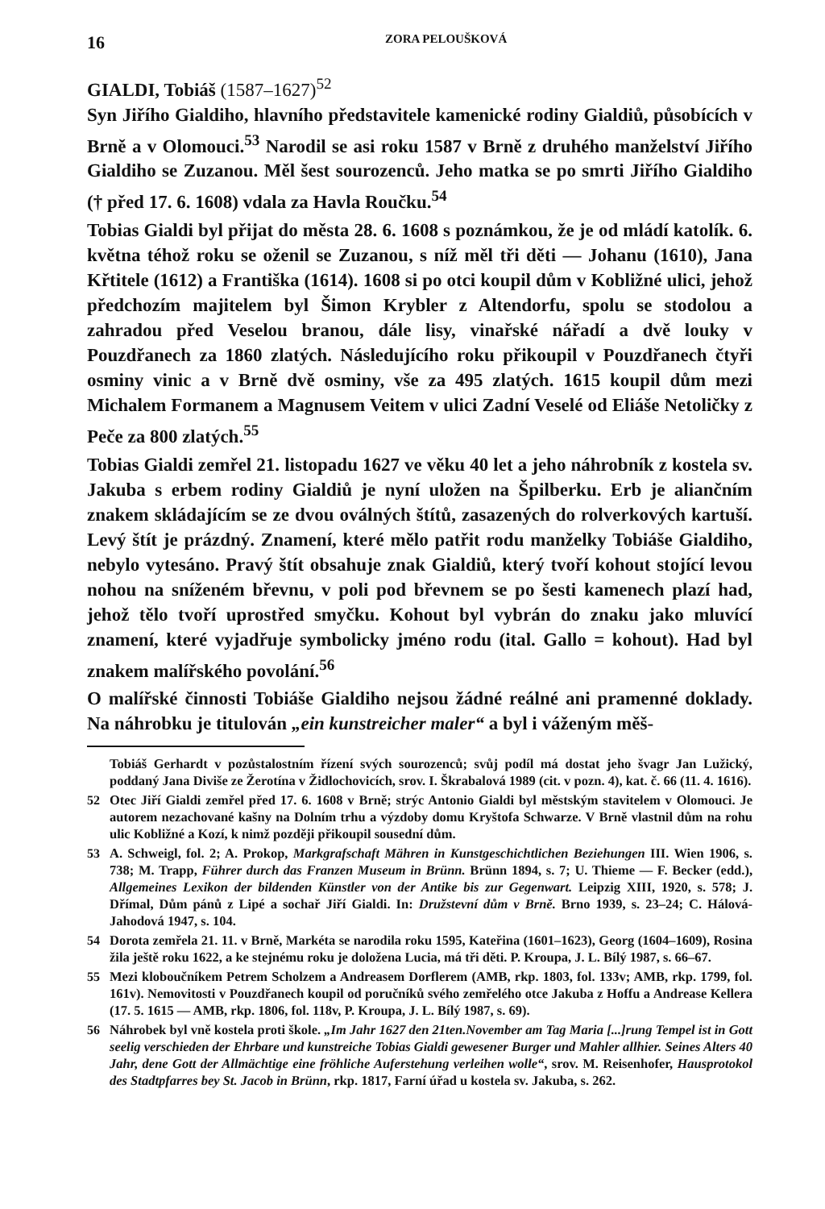16 ZORA PELOUŠKOVÁ
GIALDI, Tobiáš (1587–1627)<sup>52</sup>
Syn Jiřího Gialdiho, hlavního představitele kamenické rodiny Gialdiů, působících v Brně a v Olomouci.<sup>53</sup> Narodil se asi roku 1587 v Brně z druhého manželství Jiřího Gialdiho se Zuzanou. Měl šest sourozenců. Jeho matka se po smrti Jiřího Gialdiho († před 17. 6. 1608) vdala za Havla Roučku.<sup>54</sup>
Tobias Gialdi byl přijat do města 28. 6. 1608 s poznámkou, že je od mládí katolík. 6. května téhož roku se oženil se Zuzanou, s níž měl tři děti — Johanu (1610), Jana Křtitele (1612) a Františka (1614). 1608 si po otci koupil dům v Kobližné ulici, jehož předchozím majitelem byl Šimon Krybler z Altendorfu, spolu se stodolou a zahradou před Veselou branou, dále lisy, vinařské nářadí a dvě louky v Pouzdřanech za 1860 zlatých. Následujícího roku přikoupil v Pouzdřanech čtyři osminy vinic a v Brně dvě osminy, vše za 495 zlatých. 1615 koupil dům mezi Michalem Formanem a Magnusem Veitem v ulici Zadní Veselé od Eliáše Netoličky z Peče za 800 zlatých.<sup>55</sup>
Tobias Gialdi zemřel 21. listopadu 1627 ve věku 40 let a jeho náhrobník z kostela sv. Jakuba s erbem rodiny Gialdiů je nyní uložen na Špilberku. Erb je aliančním znakem skládajícím se ze dvou oválných štítů, zasazených do rolverkových kartuší. Levý štít je prázdný. Znamení, které mělo patřit rodu manželky Tobiáše Gialdiho, nebylo vytesáno. Pravý štít obsahuje znak Gialdiů, který tvoří kohout stojící levou nohou na sníženém břevnu, v poli pod břevnem se po šesti kamenech plazí had, jehož tělo tvoří uprostřed smyčku. Kohout byl vybrán do znaku jako mluvící znamení, které vyjadřuje symbolicky jméno rodu (ital. Gallo = kohout). Had byl znakem malířského povolání.<sup>56</sup>
O malířské činnosti Tobiáše Gialdiho nejsou žádné reálné ani pramenné doklady. Na náhrobku je titulován „ein kunstreicher maler“ a byl i váženým měš-
Tobiáš Gerhardt v pozůstalostním řízení svých sourozenců; svůj podíl má dostat jeho švagr Jan Lužický, poddaný Jana Diviše ze Žerotína v Židlochovicích, srov. I. Škrabalová 1989 (cit. v pozn. 4), kat. č. 66 (11. 4. 1616).
52 Otec Jiří Gialdi zemřel před 17. 6. 1608 v Brně; strýc Antonio Gialdi byl městským stavitelem v Olomouci. Je autorem nezachované kašny na Dolním trhu a výzdoby domu Kryštofa Schwarze. V Brně vlastnil dům na rohu ulic Kobližné a Kozí, k nimž později přikoupil sousední dům.
53 A. Schweigl, fol. 2; A. Prokop, Markgrafschaft Mähren in Kunstgeschichtlichen Beziehungen III. Wien 1906, s. 738; M. Trapp, Führer durch das Franzen Museum in Brünn. Brünn 1894, s. 7; U. Thieme — F. Becker (edd.), Allgemeines Lexikon der bildenden Künstler von der Antike bis zur Gegenwart. Leipzig XIII, 1920, s. 578; J. Dřímal, Dům pánů z Lipé a sochař Jiří Gialdi. In: Družstevní dům v Brně. Brno 1939, s. 23–24; C. Hálová-Jahodová 1947, s. 104.
54 Dorota zemřela 21. 11. v Brně, Markéta se narodila roku 1595, Kateřina (1601–1623), Georg (1604–1609), Rosina žila ještě roku 1622, a ke stejnému roku je doložena Lucia, má tři děti. P. Kroupa, J. L. Bílý 1987, s. 66–67.
55 Mezi kloboučníkem Petrem Scholzem a Andreasem Dorflerem (AMB, rkp. 1803, fol. 133v; AMB, rkp. 1799, fol. 161v). Nemovitosti v Pouzdřanech koupil od poručníků svého zemřelého otce Jakuba z Hoffu a Andrease Kellera (17. 5. 1615 — AMB, rkp. 1806, fol. 118v, P. Kroupa, J. L. Bílý 1987, s. 69).
56 Náhrobek byl vně kostela proti škole. „Im Jahr 1627 den 21ten.November am Tag Maria [...]rung Tempel ist in Gott seelig verschieden der Ehrbare und kunstreiche Tobias Gialdi gewesener Burger und Mahler allhier. Seines Alters 40 Jahr, dene Gott der Allmächtige eine fröhliche Auferstehung verleihen wolle“, srov. M. Reisenhofer, Hausprotokol des Stadtpfarres bey St. Jacob in Brünn, rkp. 1817, Farní úřad u kostela sv. Jakuba, s. 262.